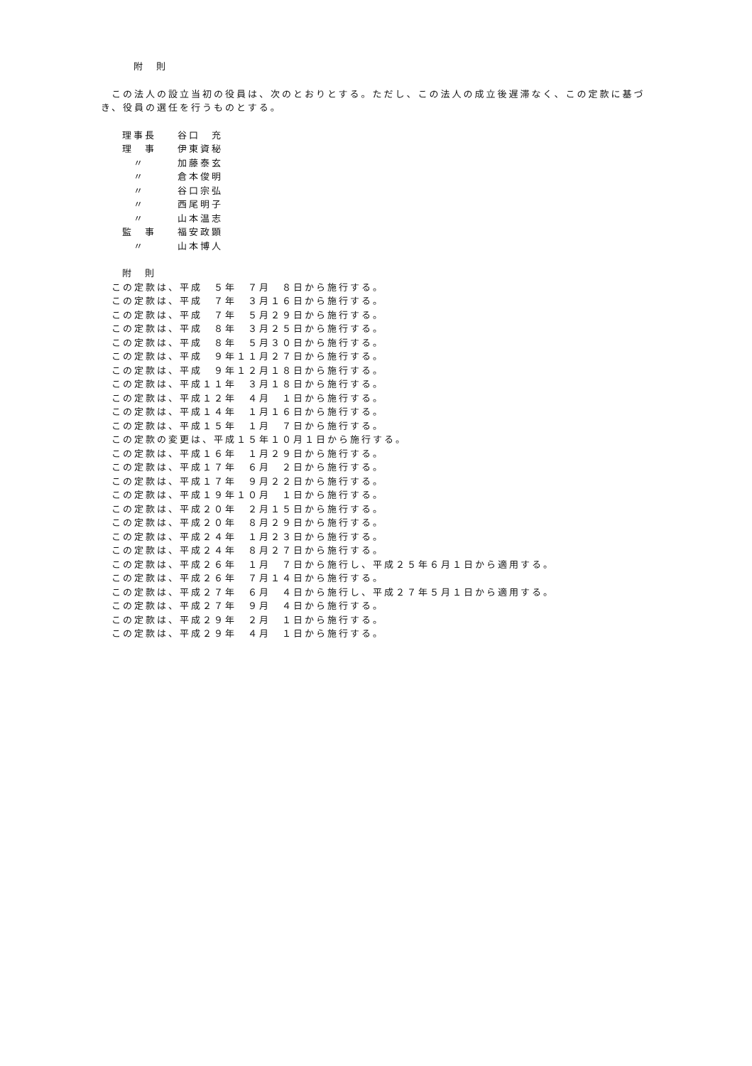附　則
この法人の設立当初の役員は、次のとおりとする。ただし、この法人の成立後遅滞なく、この定款に基づき、役員の選任を行うものとする。
| 理事長 | 谷口 充 |
| 理 事 | 伊東資秘 |
| 〃 | 加藤泰玄 |
| 〃 | 倉本俊明 |
| 〃 | 谷口宗弘 |
| 〃 | 西尾明子 |
| 〃 | 山本温志 |
| 監 事 | 福安政顕 |
| 〃 | 山本博人 |
附　則
この定款は、平成　５年　７月　８日から施行する。
この定款は、平成　７年　３月１６日から施行する。
この定款は、平成　７年　５月２９日から施行する。
この定款は、平成　８年　３月２５日から施行する。
この定款は、平成　８年　５月３０日から施行する。
この定款は、平成　９年１１月２７日から施行する。
この定款は、平成　９年１２月１８日から施行する。
この定款は、平成１１年　３月１８日から施行する。
この定款は、平成１２年　４月　１日から施行する。
この定款は、平成１４年　１月１６日から施行する。
この定款は、平成１５年　１月　７日から施行する。
この定款の変更は、平成１５年１０月１日から施行する。
この定款は、平成１６年　１月２９日から施行する。
この定款は、平成１７年　６月　２日から施行する。
この定款は、平成１７年　９月２２日から施行する。
この定款は、平成１９年１０月　１日から施行する。
この定款は、平成２０年　２月１５日から施行する。
この定款は、平成２０年　８月２９日から施行する。
この定款は、平成２４年　１月２３日から施行する。
この定款は、平成２４年　８月２７日から施行する。
この定款は、平成２６年　１月　７日から施行し、平成２５年６月１日から適用する。
この定款は、平成２６年　７月１４日から施行する。
この定款は、平成２７年　６月　４日から施行し、平成２７年５月１日から適用する。
この定款は、平成２７年　９月　４日から施行する。
この定款は、平成２９年　２月　１日から施行する。
この定款は、平成２９年　４月　１日から施行する。